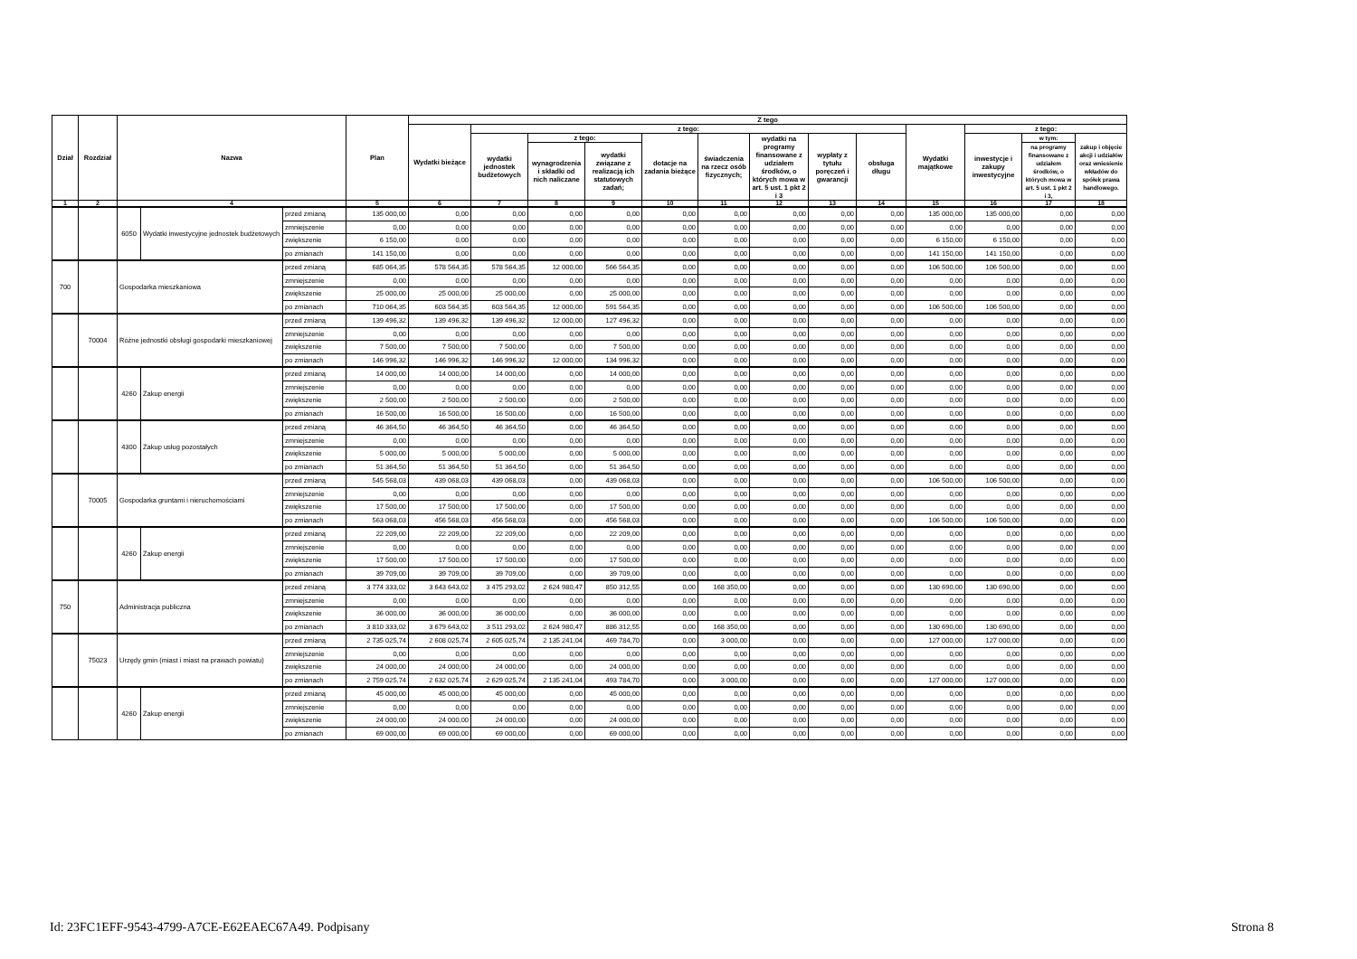| Dział | Rozdział | Nazwa | | | Plan | Z tego | | | | | | | | | | | | |
| --- | --- | --- | --- | --- | --- | --- | --- | --- | --- | --- | --- | --- | --- | --- | --- | --- | --- | --- |
| | | | | | | Wydatki bieżące | z tego: | | | | | | | | Wydatki majątkowe | z tego: | | |
| | | | | | | | wydatki jednostek budżetowych | z tego: | | dotacje na zadania bieżące | świadczenia na rzecz osób fizycznych; | wydatki na programy finansowane z udziałem środków, o których mowa w art. 5 ust. 1 pkt 2 i 3 | wypłaty z tytułu poręczeń i gwarancji | obsługa długu | | inwestycje i zakupy inwestycyjne | w tym: | zakup i objęcie akcji i udziałów oraz wniesienie wkładów do spółek prawa handlowego. |
| | | | | | | | | wynagrodzenia i składki od nich naliczane | wydatki związane z realizacją ich statutowych zadań; | | | | | | | | na programy finansowane z udziałem środków, o których mowa w art. 5 ust. 1 pkt 2 i 3, | |
| 1 | 2 | 4 | | | 5 | 6 | 7 | 8 | 9 | 10 | 11 | 12 | 13 | 14 | 15 | 16 | 17 | 18 |
| | | 6050 | Wydatki inwestycyjne jednostek budżetowych | przed zmianą | 135 000,00 | 0,00 | 0,00 | 0,00 | 0,00 | 0,00 | 0,00 | 0,00 | 0,00 | 0,00 | 135 000,00 | 135 000,00 | 0,00 | 0,00 |
| | | | | zmniejszenie | 0,00 | 0,00 | 0,00 | 0,00 | 0,00 | 0,00 | 0,00 | 0,00 | 0,00 | 0,00 | 0,00 | 0,00 | 0,00 | 0,00 |
| | | | | zwiększenie | 6 150,00 | 0,00 | 0,00 | 0,00 | 0,00 | 0,00 | 0,00 | 0,00 | 0,00 | 0,00 | 6 150,00 | 6 150,00 | 0,00 | 0,00 |
| | | | | po zmianach | 141 150,00 | 0,00 | 0,00 | 0,00 | 0,00 | 0,00 | 0,00 | 0,00 | 0,00 | 0,00 | 141 150,00 | 141 150,00 | 0,00 | 0,00 |
| 700 | | Gospodarka mieszkaniowa | | przed zmianą | 685 064,35 | 578 564,35 | 578 564,35 | 12 000,00 | 566 564,35 | 0,00 | 0,00 | 0,00 | 0,00 | 0,00 | 106 500,00 | 106 500,00 | 0,00 | 0,00 |
| | | | | zmniejszenie | 0,00 | 0,00 | 0,00 | 0,00 | 0,00 | 0,00 | 0,00 | 0,00 | 0,00 | 0,00 | 0,00 | 0,00 | 0,00 | 0,00 |
| | | | | zwiększenie | 25 000,00 | 25 000,00 | 25 000,00 | 0,00 | 25 000,00 | 0,00 | 0,00 | 0,00 | 0,00 | 0,00 | 0,00 | 0,00 | 0,00 | 0,00 |
| | | | | po zmianach | 710 064,35 | 603 564,35 | 603 564,35 | 12 000,00 | 591 564,35 | 0,00 | 0,00 | 0,00 | 0,00 | 0,00 | 106 500,00 | 106 500,00 | 0,00 | 0,00 |
| | 70004 | Różne jednostki obsługi gospodarki mieszkaniowej | | przed zmianą | 139 496,32 | 139 496,32 | 139 496,32 | 12 000,00 | 127 496,32 | 0,00 | 0,00 | 0,00 | 0,00 | 0,00 | 0,00 | 0,00 | 0,00 | 0,00 |
| | | | | zmniejszenie | 0,00 | 0,00 | 0,00 | 0,00 | 0,00 | 0,00 | 0,00 | 0,00 | 0,00 | 0,00 | 0,00 | 0,00 | 0,00 | 0,00 |
| | | | | zwiększenie | 7 500,00 | 7 500,00 | 7 500,00 | 0,00 | 7 500,00 | 0,00 | 0,00 | 0,00 | 0,00 | 0,00 | 0,00 | 0,00 | 0,00 | 0,00 |
| | | | | po zmianach | 146 996,32 | 146 996,32 | 146 996,32 | 12 000,00 | 134 996,32 | 0,00 | 0,00 | 0,00 | 0,00 | 0,00 | 0,00 | 0,00 | 0,00 | 0,00 |
| | | 4260 | Zakup energii | przed zmianą | 14 000,00 | 14 000,00 | 14 000,00 | 0,00 | 14 000,00 | 0,00 | 0,00 | 0,00 | 0,00 | 0,00 | 0,00 | 0,00 | 0,00 | 0,00 |
| | | | | zmniejszenie | 0,00 | 0,00 | 0,00 | 0,00 | 0,00 | 0,00 | 0,00 | 0,00 | 0,00 | 0,00 | 0,00 | 0,00 | 0,00 | 0,00 |
| | | | | zwiększenie | 2 500,00 | 2 500,00 | 2 500,00 | 0,00 | 2 500,00 | 0,00 | 0,00 | 0,00 | 0,00 | 0,00 | 0,00 | 0,00 | 0,00 | 0,00 |
| | | | | po zmianach | 16 500,00 | 16 500,00 | 16 500,00 | 0,00 | 16 500,00 | 0,00 | 0,00 | 0,00 | 0,00 | 0,00 | 0,00 | 0,00 | 0,00 | 0,00 |
| | | 4300 | Zakup usług pozostałych | przed zmianą | 46 364,50 | 46 364,50 | 46 364,50 | 0,00 | 46 364,50 | 0,00 | 0,00 | 0,00 | 0,00 | 0,00 | 0,00 | 0,00 | 0,00 | 0,00 |
| | | | | zmniejszenie | 0,00 | 0,00 | 0,00 | 0,00 | 0,00 | 0,00 | 0,00 | 0,00 | 0,00 | 0,00 | 0,00 | 0,00 | 0,00 | 0,00 |
| | | | | zwiększenie | 5 000,00 | 5 000,00 | 5 000,00 | 0,00 | 5 000,00 | 0,00 | 0,00 | 0,00 | 0,00 | 0,00 | 0,00 | 0,00 | 0,00 | 0,00 |
| | | | | po zmianach | 51 364,50 | 51 364,50 | 51 364,50 | 0,00 | 51 364,50 | 0,00 | 0,00 | 0,00 | 0,00 | 0,00 | 0,00 | 0,00 | 0,00 | 0,00 |
| | 70005 | Gospodarka gruntami i nieruchomościami | | przed zmianą | 545 568,03 | 439 068,03 | 439 068,03 | 0,00 | 439 068,03 | 0,00 | 0,00 | 0,00 | 0,00 | 0,00 | 106 500,00 | 106 500,00 | 0,00 | 0,00 |
| | | | | zmniejszenie | 0,00 | 0,00 | 0,00 | 0,00 | 0,00 | 0,00 | 0,00 | 0,00 | 0,00 | 0,00 | 0,00 | 0,00 | 0,00 | 0,00 |
| | | | | zwiększenie | 17 500,00 | 17 500,00 | 17 500,00 | 0,00 | 17 500,00 | 0,00 | 0,00 | 0,00 | 0,00 | 0,00 | 0,00 | 0,00 | 0,00 | 0,00 |
| | | | | po zmianach | 563 068,03 | 456 568,03 | 456 568,03 | 0,00 | 456 568,03 | 0,00 | 0,00 | 0,00 | 0,00 | 0,00 | 106 500,00 | 106 500,00 | 0,00 | 0,00 |
| | | 4260 | Zakup energii | przed zmianą | 22 209,00 | 22 209,00 | 22 209,00 | 0,00 | 22 209,00 | 0,00 | 0,00 | 0,00 | 0,00 | 0,00 | 0,00 | 0,00 | 0,00 | 0,00 |
| | | | | zmniejszenie | 0,00 | 0,00 | 0,00 | 0,00 | 0,00 | 0,00 | 0,00 | 0,00 | 0,00 | 0,00 | 0,00 | 0,00 | 0,00 | 0,00 |
| | | | | zwiększenie | 17 500,00 | 17 500,00 | 17 500,00 | 0,00 | 17 500,00 | 0,00 | 0,00 | 0,00 | 0,00 | 0,00 | 0,00 | 0,00 | 0,00 | 0,00 |
| | | | | po zmianach | 39 709,00 | 39 709,00 | 39 709,00 | 0,00 | 39 709,00 | 0,00 | 0,00 | 0,00 | 0,00 | 0,00 | 0,00 | 0,00 | 0,00 | 0,00 |
| 750 | | Administracja publiczna | | przed zmianą | 3 774 333,02 | 3 643 643,02 | 3 475 293,02 | 2 624 980,47 | 850 312,55 | 0,00 | 168 350,00 | 0,00 | 0,00 | 0,00 | 130 690,00 | 130 690,00 | 0,00 | 0,00 |
| | | | | zmniejszenie | 0,00 | 0,00 | 0,00 | 0,00 | 0,00 | 0,00 | 0,00 | 0,00 | 0,00 | 0,00 | 0,00 | 0,00 | 0,00 | 0,00 |
| | | | | zwiększenie | 36 000,00 | 36 000,00 | 36 000,00 | 0,00 | 36 000,00 | 0,00 | 0,00 | 0,00 | 0,00 | 0,00 | 0,00 | 0,00 | 0,00 | 0,00 |
| | | | | po zmianach | 3 810 333,02 | 3 679 643,02 | 3 511 293,02 | 2 624 980,47 | 886 312,55 | 0,00 | 168 350,00 | 0,00 | 0,00 | 0,00 | 130 690,00 | 130 690,00 | 0,00 | 0,00 |
| | 75023 | Urzędy gmin (miast i miast na prawach powiatu) | | przed zmianą | 2 735 025,74 | 2 608 025,74 | 2 605 025,74 | 2 135 241,04 | 469 784,70 | 0,00 | 3 000,00 | 0,00 | 0,00 | 0,00 | 127 000,00 | 127 000,00 | 0,00 | 0,00 |
| | | | | zmniejszenie | 0,00 | 0,00 | 0,00 | 0,00 | 0,00 | 0,00 | 0,00 | 0,00 | 0,00 | 0,00 | 0,00 | 0,00 | 0,00 | 0,00 |
| | | | | zwiększenie | 24 000,00 | 24 000,00 | 24 000,00 | 0,00 | 24 000,00 | 0,00 | 0,00 | 0,00 | 0,00 | 0,00 | 0,00 | 0,00 | 0,00 | 0,00 |
| | | | | po zmianach | 2 759 025,74 | 2 632 025,74 | 2 629 025,74 | 2 135 241,04 | 493 784,70 | 0,00 | 3 000,00 | 0,00 | 0,00 | 0,00 | 127 000,00 | 127 000,00 | 0,00 | 0,00 |
| | | 4260 | Zakup energii | przed zmianą | 45 000,00 | 45 000,00 | 45 000,00 | 0,00 | 45 000,00 | 0,00 | 0,00 | 0,00 | 0,00 | 0,00 | 0,00 | 0,00 | 0,00 | 0,00 |
| | | | | zmniejszenie | 0,00 | 0,00 | 0,00 | 0,00 | 0,00 | 0,00 | 0,00 | 0,00 | 0,00 | 0,00 | 0,00 | 0,00 | 0,00 | 0,00 |
| | | | | zwiększenie | 24 000,00 | 24 000,00 | 24 000,00 | 0,00 | 24 000,00 | 0,00 | 0,00 | 0,00 | 0,00 | 0,00 | 0,00 | 0,00 | 0,00 | 0,00 |
| | | | | po zmianach | 69 000,00 | 69 000,00 | 69 000,00 | 0,00 | 69 000,00 | 0,00 | 0,00 | 0,00 | 0,00 | 0,00 | 0,00 | 0,00 | 0,00 | 0,00 |
Id: 23FC1EFF-9543-4799-A7CE-E62EAEC67A49. Podpisany Strona 8